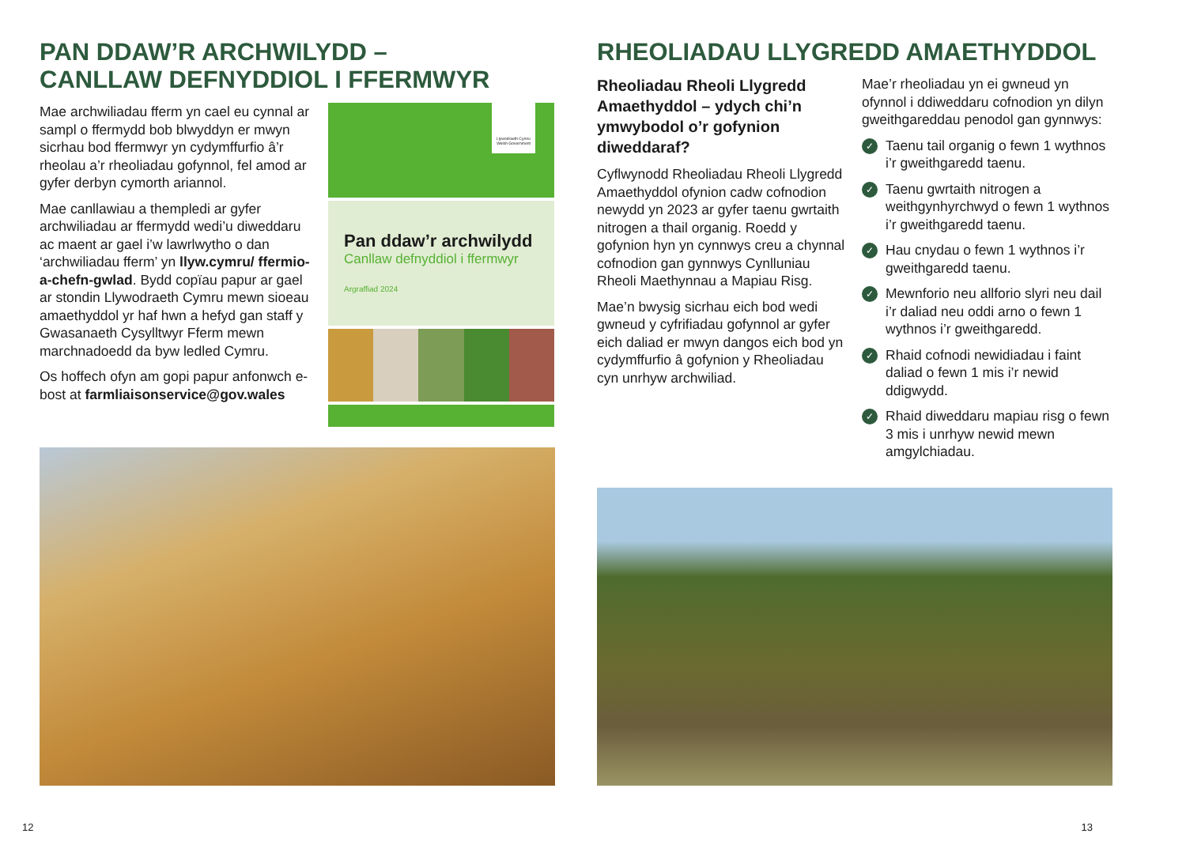PAN DDAW’R ARCHWILYDD –
CANLLAW DEFNYDDIOL I FFERMWYR
Mae archwiliadau fferm yn cael eu cynnal ar sampl o ffermydd bob blwyddyn er mwyn sicrhau bod ffermwyr yn cydymffurfio â’r rheolau a’r rheoliadau gofynnol, fel amod ar gyfer derbyn cymorth ariannol.
Mae canllawiau a thempledi ar gyfer archwiliadau ar ffermydd wedi’u diweddaru ac maent ar gael i’w lawrlwytho o dan ‘archwiliadau fferm’ yn llyw.cymru/ ffermio-a-chefn-gwlad. Bydd copïau papur ar gael ar stondin Llywodraeth Cymru mewn sioeau amaethyddol yr haf hwn a hefyd gan staff y Gwasanaeth Cysylltwyr Fferm mewn marchnadoedd da byw ledled Cymru.
Os hoffech ofyn am gopi papur anfonwch e-bost at farmliaisonservice@gov.wales
Llywodraeth Cymru Welsh Government
Pan ddaw’r archwilydd
Canllaw defnyddiol i ffermwyr
Argraffiad 2024
12
RHEOLIADAU LLYGREDD AMAETHYDDOL
Rheoliadau Rheoli Llygredd Amaethyddol – ydych chi’n ymwybodol o’r gofynion diweddaraf?
Cyflwynodd Rheoliadau Rheoli Llygredd Amaethyddol ofynion cadw cofnodion newydd yn 2023 ar gyfer taenu gwrtaith nitrogen a thail organig. Roedd y gofynion hyn yn cynnwys creu a chynnal cofnodion gan gynnwys Cynlluniau Rheoli Maethynnau a Mapiau Risg.
Mae’n bwysig sicrhau eich bod wedi gwneud y cyfrifiadau gofynnol ar gyfer eich daliad er mwyn dangos eich bod yn cydymffurfio â gofynion y Rheoliadau cyn unrhyw archwiliad.
Mae’r rheoliadau yn ei gwneud yn ofynnol i ddiweddaru cofnodion yn dilyn gweithgareddau penodol gan gynnwys:
✓ Taenu tail organig o fewn 1 wythnos i’r gweithgaredd taenu.
✓ Taenu gwrtaith nitrogen a weithgynhyrchwyd o fewn 1 wythnos i’r gweithgaredd taenu.
✓ Hau cnydau o fewn 1 wythnos i’r gweithgaredd taenu.
✓ Mewnforio neu allforio slyri neu dail i’r daliad neu oddi arno o fewn 1 wythnos i’r gweithgaredd.
✓ Rhaid cofnodi newidiadau i faint daliad o fewn 1 mis i’r newid ddigwydd.
✓ Rhaid diweddaru mapiau risg o fewn 3 mis i unrhyw newid mewn amgylchiadau.
13